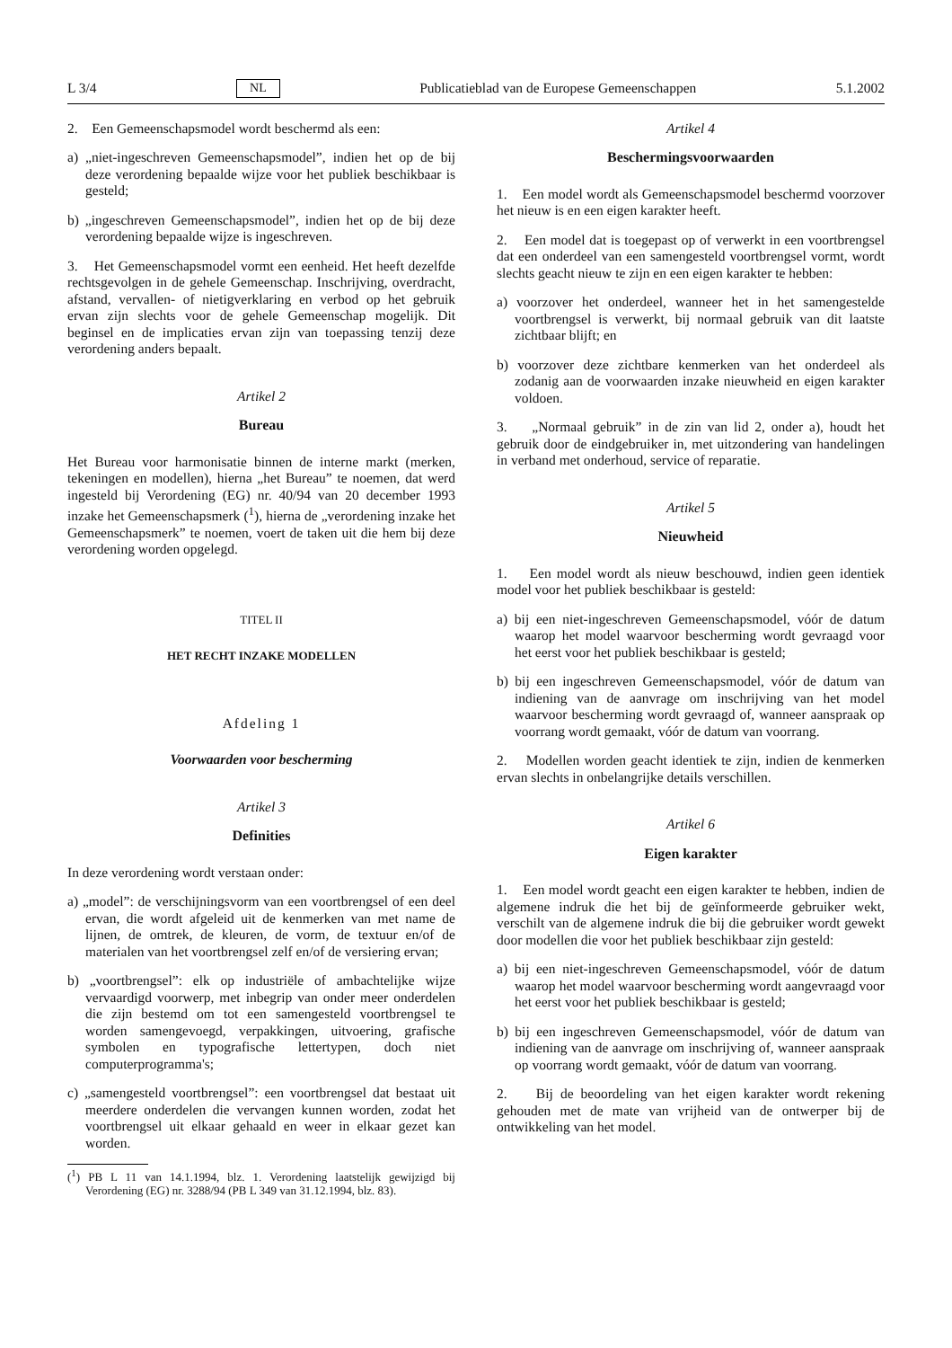L 3/4 NL Publicatieblad van de Europese Gemeenschappen 5.1.2002
2. Een Gemeenschapsmodel wordt beschermd als een:
a) „niet-ingeschreven Gemeenschapsmodel”, indien het op de bij deze verordening bepaalde wijze voor het publiek beschikbaar is gesteld;
b) „ingeschreven Gemeenschapsmodel”, indien het op de bij deze verordening bepaalde wijze is ingeschreven.
3. Het Gemeenschapsmodel vormt een eenheid. Het heeft dezelfde rechtsgevolgen in de gehele Gemeenschap. Inschrijving, overdracht, afstand, vervallen- of nietigverklaring en verbod op het gebruik ervan zijn slechts voor de gehele Gemeenschap mogelijk. Dit beginsel en de implicaties ervan zijn van toepassing tenzij deze verordening anders bepaalt.
Artikel 2
Bureau
Het Bureau voor harmonisatie binnen de interne markt (merken, tekeningen en modellen), hierna „het Bureau” te noemen, dat werd ingesteld bij Verordening (EG) nr. 40/94 van 20 december 1993 inzake het Gemeenschapsmerk (<sup>1</sup>), hierna de „verordening inzake het Gemeenschapsmerk” te noemen, voert de taken uit die hem bij deze verordening worden opgelegd.
TITEL II
HET RECHT INZAKE MODELLEN
Afdeling 1
Voorwaarden voor bescherming
Artikel 3
Definities
In deze verordening wordt verstaan onder:
a) „model”: de verschijningsvorm van een voortbrengsel of een deel ervan, die wordt afgeleid uit de kenmerken van met name de lijnen, de omtrek, de kleuren, de vorm, de textuur en/of de materialen van het voortbrengsel zelf en/of de versiering ervan;
b) „voortbrengsel”: elk op industriële of ambachtelijke wijze vervaardigd voorwerp, met inbegrip van onder meer onderdelen die zijn bestemd om tot een samengesteld voortbrengsel te worden samengevoegd, verpakkingen, uitvoering, grafische symbolen en typografische lettertypen, doch niet computerprogramma's;
c) „samengesteld voortbrengsel”: een voortbrengsel dat bestaat uit meerdere onderdelen die vervangen kunnen worden, zodat het voortbrengsel uit elkaar gehaald en weer in elkaar gezet kan worden.
(<sup>1</sup>) PB L 11 van 14.1.1994, blz. 1. Verordening laatstelijk gewijzigd bij Verordening (EG) nr. 3288/94 (PB L 349 van 31.12.1994, blz. 83).
Artikel 4
Beschermingsvoorwaarden
1. Een model wordt als Gemeenschapsmodel beschermd voorzover het nieuw is en een eigen karakter heeft.
2. Een model dat is toegepast op of verwerkt in een voortbrengsel dat een onderdeel van een samengesteld voortbrengsel vormt, wordt slechts geacht nieuw te zijn en een eigen karakter te hebben:
a) voorzover het onderdeel, wanneer het in het samengestelde voortbrengsel is verwerkt, bij normaal gebruik van dit laatste zichtbaar blijft; en
b) voorzover deze zichtbare kenmerken van het onderdeel als zodanig aan de voorwaarden inzake nieuwheid en eigen karakter voldoen.
3. „Normaal gebruik” in de zin van lid 2, onder a), houdt het gebruik door de eindgebruiker in, met uitzondering van handelingen in verband met onderhoud, service of reparatie.
Artikel 5
Nieuwheid
1. Een model wordt als nieuw beschouwd, indien geen identiek model voor het publiek beschikbaar is gesteld:
a) bij een niet-ingeschreven Gemeenschapsmodel, vóór de datum waarop het model waarvoor bescherming wordt gevraagd voor het eerst voor het publiek beschikbaar is gesteld;
b) bij een ingeschreven Gemeenschapsmodel, vóór de datum van indiening van de aanvrage om inschrijving van het model waarvoor bescherming wordt gevraagd of, wanneer aanspraak op voorrang wordt gemaakt, vóór de datum van voorrang.
2. Modellen worden geacht identiek te zijn, indien de kenmerken ervan slechts in onbelangrijke details verschillen.
Artikel 6
Eigen karakter
1. Een model wordt geacht een eigen karakter te hebben, indien de algemene indruk die het bij de geïnformeerde gebruiker wekt, verschilt van de algemene indruk die bij die gebruiker wordt gewekt door modellen die voor het publiek beschikbaar zijn gesteld:
a) bij een niet-ingeschreven Gemeenschapsmodel, vóór de datum waarop het model waarvoor bescherming wordt aangevraagd voor het eerst voor het publiek beschikbaar is gesteld;
b) bij een ingeschreven Gemeenschapsmodel, vóór de datum van indiening van de aanvrage om inschrijving of, wanneer aanspraak op voorrang wordt gemaakt, vóór de datum van voorrang.
2. Bij de beoordeling van het eigen karakter wordt rekening gehouden met de mate van vrijheid van de ontwerper bij de ontwikkeling van het model.